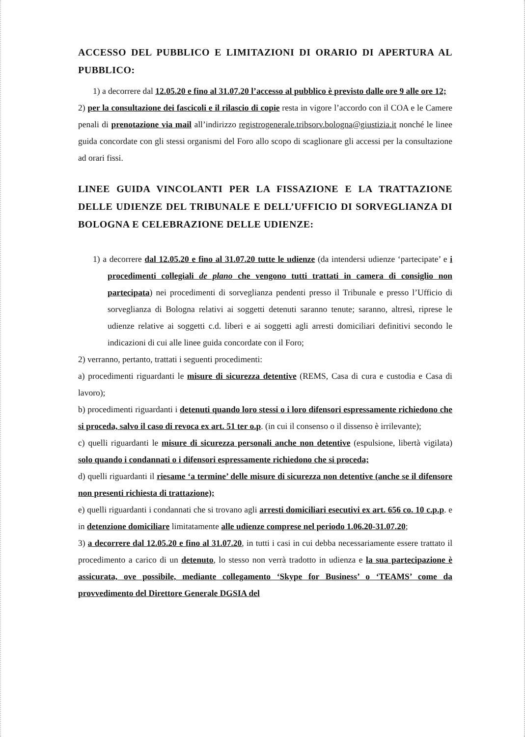ACCESSO DEL PUBBLICO E LIMITAZIONI DI ORARIO DI APERTURA AL PUBBLICO:
1) a decorrere dal 12.05.20 e fino al 31.07.20 l’accesso al pubblico è previsto dalle ore 9 alle ore 12;
2) per la consultazione dei fascicoli e il rilascio di copie resta in vigore l’accordo con il COA e le Camere penali di prenotazione via mail all’indirizzo registrogenerale.tribsorv.bologna@giustizia.it nonché le linee guida concordate con gli stessi organismi del Foro allo scopo di scaglionare gli accessi per la consultazione ad orari fissi.
LINEE GUIDA VINCOLANTI PER LA FISSAZIONE E LA TRATTAZIONE DELLE UDIENZE DEL TRIBUNALE E DELL’UFFICIO DI SORVEGLIANZA DI BOLOGNA E CELEBRAZIONE DELLE UDIENZE:
1) a decorrere dal 12.05.20 e fino al 31.07.20 tutte le udienze (da intendersi udienze ‘partecipate’ e i procedimenti collegiali de plano che vengono tutti trattati in camera di consiglio non partecipata) nei procedimenti di sorveglianza pendenti presso il Tribunale e presso l’Ufficio di sorveglianza di Bologna relativi ai soggetti detenuti saranno tenute; saranno, altresì, riprese le udienze relative ai soggetti c.d. liberi e ai soggetti agli arresti domiciliari definitivi secondo le indicazioni di cui alle linee guida concordate con il Foro;
2) verranno, pertanto, trattati i seguenti procedimenti:
a) procedimenti riguardanti le misure di sicurezza detentive (REMS, Casa di cura e custodia e Casa di lavoro);
b) procedimenti riguardanti i detenuti quando loro stessi o i loro difensori espressamente richiedono che si proceda, salvo il caso di revoca ex art. 51 ter o.p. (in cui il consenso o il dissenso è irrilevante);
c) quelli riguardanti le misure di sicurezza personali anche non detentive (espulsione, libertà vigilata) solo quando i condannati o i difensori espressamente richiedono che si proceda;
d) quelli riguardanti il riesame ‘a termine’ delle misure di sicurezza non detentive (anche se il difensore non presenti richiesta di trattazione);
e) quelli riguardanti i condannati che si trovano agli arresti domiciliari esecutivi ex art. 656 co. 10 c.p.p. e in detenzione domiciliare limitatamente alle udienze comprese nel periodo 1.06.20-31.07.20;
3) a decorrere dal 12.05.20 e fino al 31.07.20, in tutti i casi in cui debba necessariamente essere trattato il procedimento a carico di un detenuto, lo stesso non verrà tradotto in udienza e la sua partecipazione è assicurata, ove possibile, mediante collegamento ‘Skype for Business’ o ‘TEAMS’ come da provvedimento del Direttore Generale DGSIA del